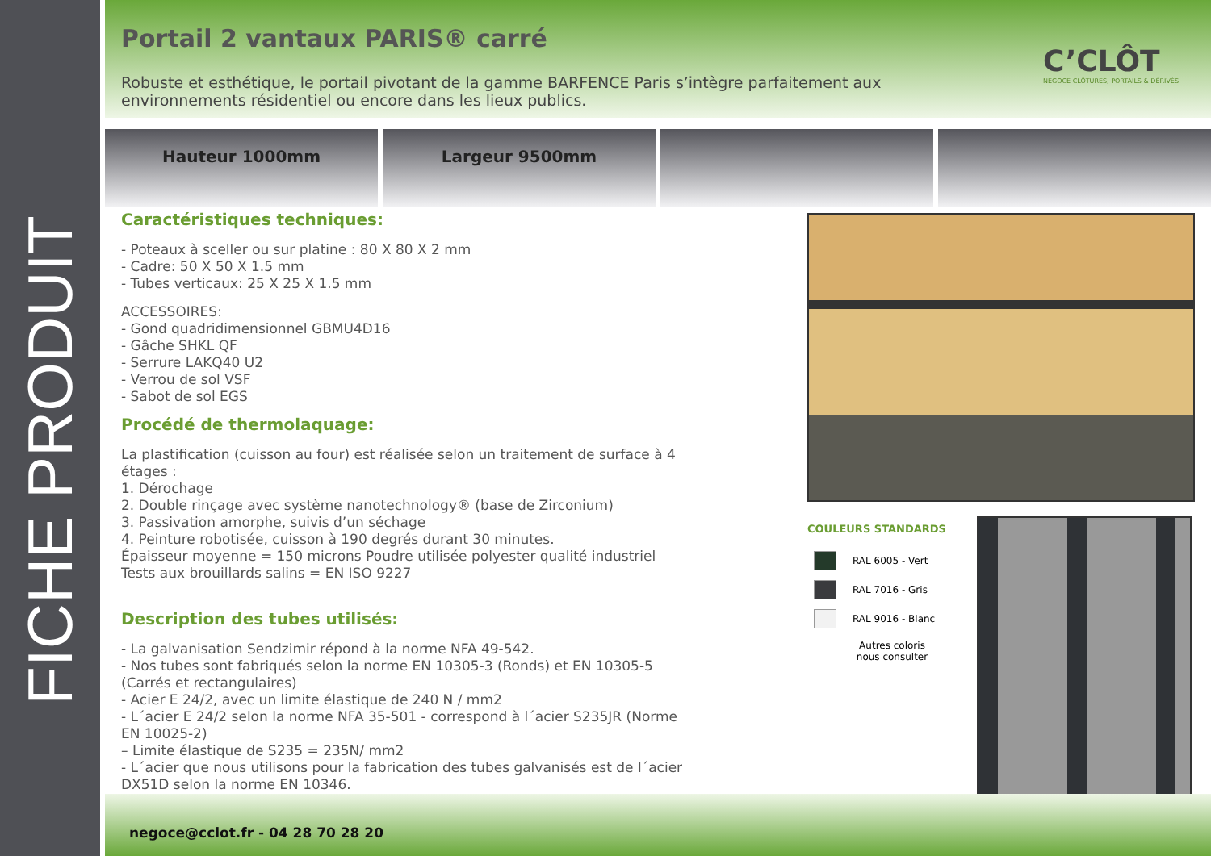FICHE PRODUIT
Portail 2 vantaux PARIS® carré
Robuste et esthétique, le portail pivotant de la gamme BARFENCE Paris s’intègre parfaitement aux environnements résidentiel ou encore dans les lieux publics.
C’CLÔT
NÉGOCE CLÔTURES, PORTAILS & DÉRIVÉS
Hauteur 1000mm Largeur 9500mm
Caractéristiques techniques:
- Poteaux à sceller ou sur platine : 80 X 80 X 2 mm
- Cadre: 50 X 50 X 1.5 mm
- Tubes verticaux: 25 X 25 X 1.5 mm
ACCESSOIRES:
- Gond quadridimensionnel GBMU4D16
- Gâche SHKL QF
- Serrure LAKQ40 U2
- Verrou de sol VSF
- Sabot de sol EGS
Procédé de thermolaquage:
La plastification (cuisson au four) est réalisée selon un traitement de surface à 4 étages :
1. Dérochage
2. Double rinçage avec système nanotechnology® (base de Zirconium)
3. Passivation amorphe, suivis d’un séchage
4. Peinture robotisée, cuisson à 190 degrés durant 30 minutes.
Épaisseur moyenne = 150 microns Poudre utilisée polyester qualité industriel
Tests aux brouillards salins = EN ISO 9227
Description des tubes utilisés:
- La galvanisation Sendzimir répond à la norme NFA 49-542.
- Nos tubes sont fabriqués selon la norme EN 10305-3 (Ronds) et EN 10305-5 (Carrés et rectangulaires)
- Acier E 24/2, avec un limite élastique de 240 N / mm2
- L´acier E 24/2 selon la norme NFA 35-501 - correspond à l´acier S235JR (Norme EN 10025-2)
– Limite élastique de S235 = 235N/ mm2
- L´acier que nous utilisons pour la fabrication des tubes galvanisés est de l´acier DX51D selon la norme EN 10346.
COULEURS STANDARDS
RAL 6005 - Vert
RAL 7016 - Gris
RAL 9016 - Blanc
Autres coloris
nous consulter
negoce@cclot.fr - 04 28 70 28 20